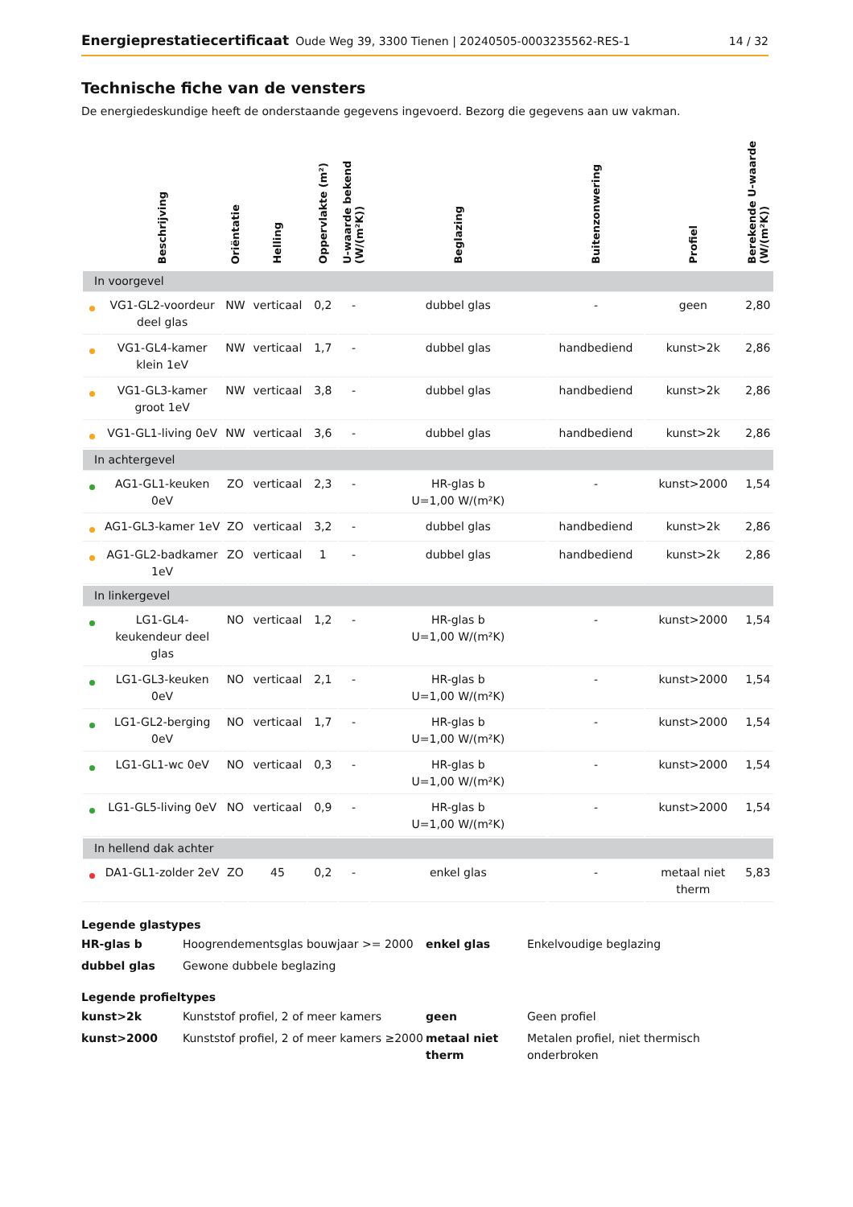Energieprestatiecertificaat Oude Weg 39, 3300 Tienen | 20240505-0003235562-RES-1 14 / 32
Technische fiche van de vensters
De energiedeskundige heeft de onderstaande gegevens ingevoerd. Bezorg die gegevens aan uw vakman.
| | Beschrijving | Oriëntatie | Helling | Oppervlakte (m²) | U-waarde bekend (W/(m²K)) | Beglazing | Buitenzonwering | Profiel | Berekende U-waarde (W/(m²K)) |
| --- | --- | --- | --- | --- | --- | --- | --- | --- | --- |
| In voorgevel | | | | | | | | | |
| | VG1-GL2-voordeur deel glas | NW | verticaal | 0,2 | - | dubbel glas | - | geen | 2,80 |
| | VG1-GL4-kamer klein 1eV | NW | verticaal | 1,7 | - | dubbel glas | handbediend | kunst>2k | 2,86 |
| | VG1-GL3-kamer groot 1eV | NW | verticaal | 3,8 | - | dubbel glas | handbediend | kunst>2k | 2,86 |
| | VG1-GL1-living 0eV | NW | verticaal | 3,6 | - | dubbel glas | handbediend | kunst>2k | 2,86 |
| In achtergevel | | | | | | | | | |
| | AG1-GL1-keuken 0eV | ZO | verticaal | 2,3 | - | HR-glas b U=1,00 W/(m²K) | - | kunst>2000 | 1,54 |
| | AG1-GL3-kamer 1eV | ZO | verticaal | 3,2 | - | dubbel glas | handbediend | kunst>2k | 2,86 |
| | AG1-GL2-badkamer 1eV | ZO | verticaal | 1 | - | dubbel glas | handbediend | kunst>2k | 2,86 |
| In linkergevel | | | | | | | | | |
| | LG1-GL4-keukendeur deel glas | NO | verticaal | 1,2 | - | HR-glas b U=1,00 W/(m²K) | - | kunst>2000 | 1,54 |
| | LG1-GL3-keuken 0eV | NO | verticaal | 2,1 | - | HR-glas b U=1,00 W/(m²K) | - | kunst>2000 | 1,54 |
| | LG1-GL2-berging 0eV | NO | verticaal | 1,7 | - | HR-glas b U=1,00 W/(m²K) | - | kunst>2000 | 1,54 |
| | LG1-GL1-wc 0eV | NO | verticaal | 0,3 | - | HR-glas b U=1,00 W/(m²K) | - | kunst>2000 | 1,54 |
| | LG1-GL5-living 0eV | NO | verticaal | 0,9 | - | HR-glas b U=1,00 W/(m²K) | - | kunst>2000 | 1,54 |
| In hellend dak achter | | | | | | | | | |
| | DA1-GL1-zolder 2eV | ZO | 45 | 0,2 | - | enkel glas | - | metaal niet therm | 5,83 |
Legende glastypes
HR-glas b Hoogrendementsglas bouwjaar >= 2000 enkel glas Enkelvoudige beglazing dubbel glas Gewone dubbele beglazing
Legende profieltypes
kunst>2k Kunststof profiel, 2 of meer kamers geen Geen profiel kunst>2000 Kunststof profiel, 2 of meer kamers ≥2000 metaal niet therm Metalen profiel, niet thermisch onderbroken